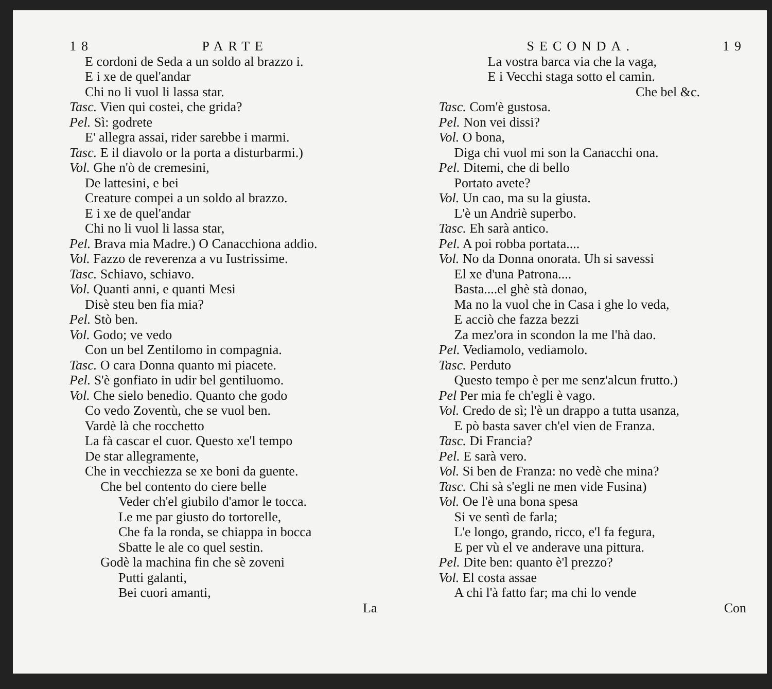18 PARTE
E cordoni de Seda a un soldo al brazzo i.
E i xe de quel'andar
Chi no li vuol li lassa star.
Tasc. Vien qui costei, che grida?
Pel. Sì: godrete
E' allegra assai, rider sarebbe i marmi.
Tasc. E il diavolo or la porta a disturbarmi.)
Vol. Ghe n'ò de cremesini,
De lattesini, e bei
Creature compei a un soldo al brazzo.
E i xe de quel'andar
Chi no li vuol li lassa star,
Pel. Brava mia Madre.) O Canacchiona addio.
Vol. Fazzo de reverenza a vu Iustrissime.
Tasc. Schiavo, schiavo.
Vol. Quanti anni, e quanti Mesi
Disè steu ben fia mia?
Pel. Stò ben.
Vol. Godo; ve vedo
Con un bel Zentilomo in compagnia.
Tasc. O cara Donna quanto mi piacete.
Pel. S'è gonfiato in udir bel gentiluomo.
Vol. Che sielo benedio. Quanto che godo
Co vedo Zoventù, che se vuol ben.
Vardè là che rocchetto
La fà cascar el cuor. Questo xe'l tempo
De star allegramente,
Che in vecchiezza se xe boni da guente.
Che bel contento do ciere belle
Veder ch'el giubilo d'amor le tocca.
Le me par giusto do tortorelle,
Che fa la ronda, se chiappa in bocca
Sbatte le ale co quel sestin.
Godè la machina fin che sè zoveni
Putti galanti,
Bei cuori amanti,
La
SECONDA. 19
La vostra barca via che la vaga,
E i Vecchi staga sotto el camin.
Che bel &c.
Tasc. Com'è gustosa.
Pel. Non vei dissi?
Vol. O bona,
Diga chi vuol mi son la Canacchi ona.
Pel. Ditemi, che di bello
Portato avete?
Vol. Un cao, ma su la giusta.
L'è un Andriè superbo.
Tasc. Eh sarà antico.
Pel. A poi robba portata....
Vol. No da Donna onorata. Uh si savessi
El xe d'una Patrona....
Basta....el ghè stà donao,
Ma no la vuol che in Casa i ghe lo veda,
E acciò che fazza bezzi
Za mez'ora in scondon la me l'hà dao.
Pel. Vediamolo, vediamolo.
Tasc. Perduto
Questo tempo è per me senz'alcun frutto.)
Pel Per mia fe ch'egli è vago.
Vol. Credo de sì; l'è un drappo a tutta usanza,
E pò basta saver ch'el vien de Franza.
Tasc. Di Francia?
Pel. E sarà vero.
Vol. Si ben de Franza: no vedè che mina?
Tasc. Chi sà s'egli ne men vide Fusina)
Vol. Oe l'è una bona spesa
Si ve sentì de farla;
L'e longo, grando, ricco, e'l fa fegura,
E per vù el ve anderave una pittura.
Pel. Dite ben: quanto è'l prezzo?
Vol. El costa assae
A chi l'à fatto far; ma chi lo vende
Con